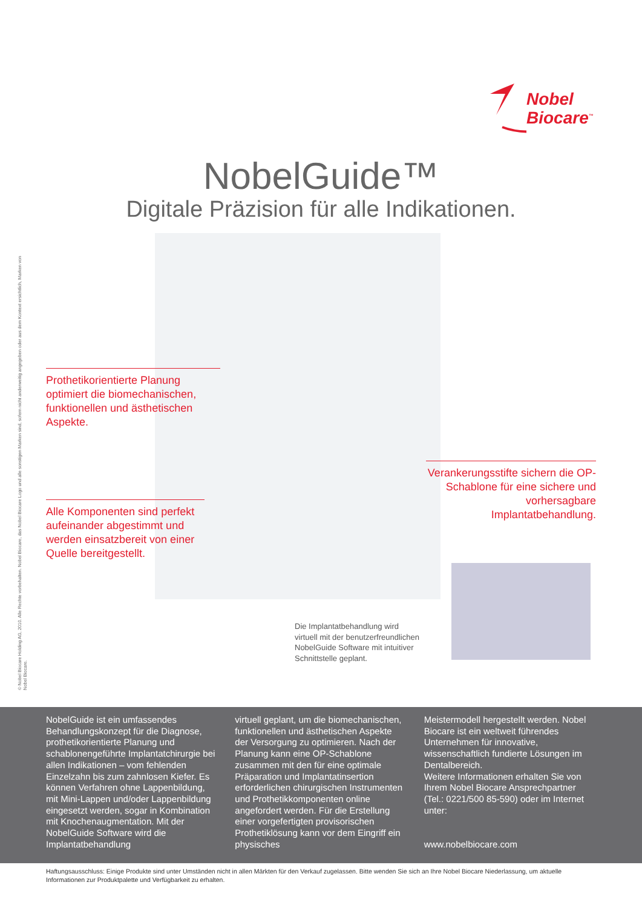Nobel
Biocare<sup>™</sup>
NobelGuide™
Digitale Präzision für alle Indikationen.
Prothetikorientierte Planung optimiert die biomechanischen, funktionellen und ästhetischen Aspekte.
Alle Komponenten sind perfekt aufeinander abgestimmt und werden einsatzbereit von einer Quelle bereitgestellt.
Verankerungsstifte sichern die OP-Schablone für eine sichere und vorhersagbare Implantatbehandlung.
Die Implantatbehandlung wird
virtuell mit der benutzerfreundlichen
NobelGuide Software mit intuitiver
Schnittstelle geplant.
© Nobel Biocare Holding AG, 2010. Alle Rechte vorbehalten. Nobel Biocare, das Nobel Biocare Logo und alle sonstigen Marken sind, sofern nicht anderweitig angegeben oder aus dem Kontext ersichtlich, Marken von Nobel Biocare.
NobelGuide ist ein umfassendes Behandlungskonzept für die Diagnose, prothetikorientierte Planung und schablonengeführte Implantatchirurgie bei allen Indikationen – vom fehlenden Einzelzahn bis zum zahnlosen Kiefer. Es können Verfahren ohne Lappenbildung, mit Mini-Lappen und/oder Lappenbildung eingesetzt werden, sogar in Kombination mit Knochenaugmentation. Mit der NobelGuide Software wird die Implantatbehandlung
virtuell geplant, um die biomechanischen, funktionellen und ästhetischen Aspekte der Versorgung zu optimieren. Nach der Planung kann eine OP-Schablone zusammen mit den für eine optimale Präparation und Implantatinsertion erforderlichen chirurgischen Instrumenten und Prothetikkomponenten online angefordert werden. Für die Erstellung einer vorgefertigten provisorischen Prothetiklösung kann vor dem Eingriff ein physisches
Meistermodell hergestellt werden. Nobel Biocare ist ein weltweit führendes Unternehmen für innovative, wissenschaftlich fundierte Lösungen im Dentalbereich.
Weitere Informationen erhalten Sie von Ihrem Nobel Biocare Ansprechpartner (Tel.: 0221/500 85-590) oder im Internet unter:
www.nobelbiocare.com
Haftungsausschluss: Einige Produkte sind unter Umständen nicht in allen Märkten für den Verkauf zugelassen. Bitte wenden Sie sich an Ihre Nobel Biocare Niederlassung, um aktuelle Informationen zur Produktpalette und Verfügbarkeit zu erhalten.